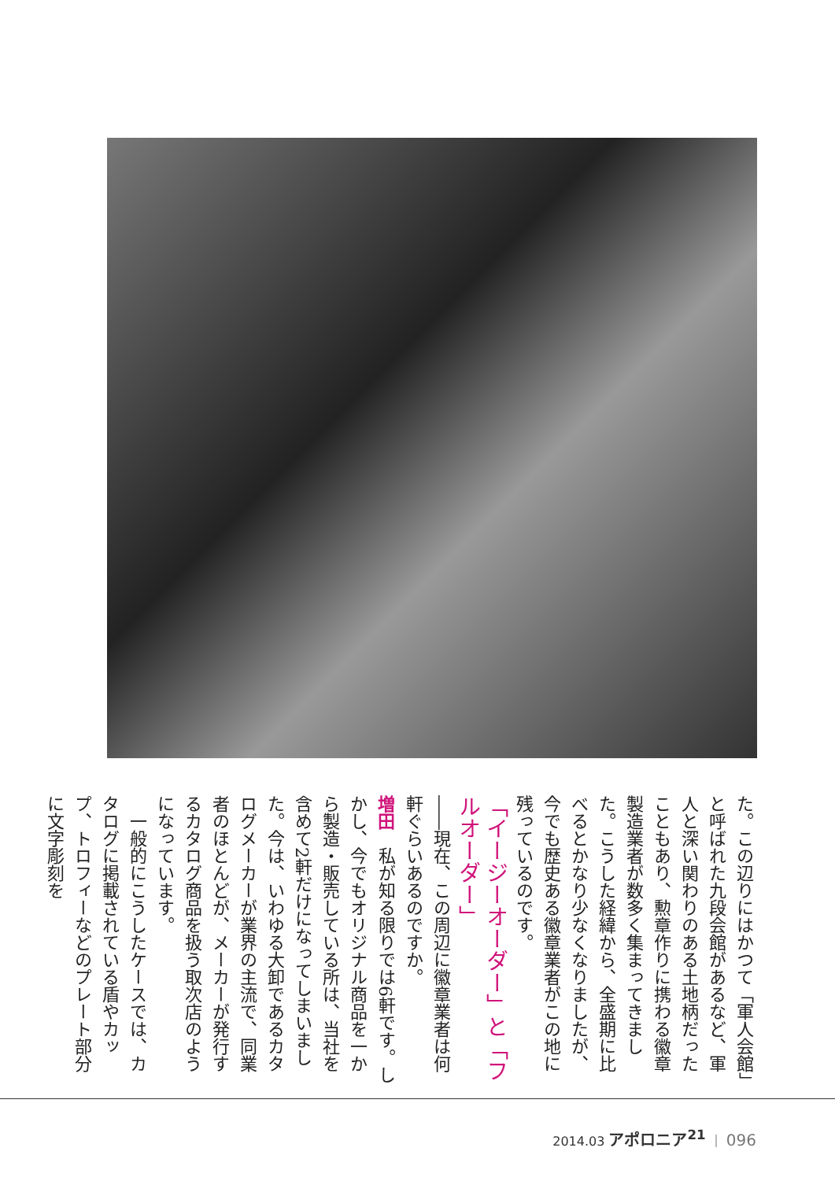た。この辺りにはかつて「軍人会館」と呼ばれた九段会館があるなど、軍人と深い関わりのある土地柄だったこともあり、勲章作りに携わる徽章製造業者が数多く集まってきました。こうした経緯から、全盛期に比べるとかなり少なくなりましたが、今でも歴史ある徽章業者がこの地に残っているのです。
「イージーオーダー」と「フルオーダー」
――現在、この周辺に徽章業者は何軒ぐらいあるのですか。
増田　私が知る限りでは6軒です。しかし、今でもオリジナル商品を一から製造・販売している所は、当社を含めて2軒だけになってしまいました。今は、いわゆる大卸であるカタログメーカーが業界の主流で、同業者のほとんどが、メーカーが発行するカタログ商品を扱う取次店のようになっています。
　一般的にこうしたケースでは、カタログに掲載されている盾やカップ、トロフィーなどのプレート部分に文字彫刻を
2014.03 アポロニア<sup>21</sup> ｜ 096